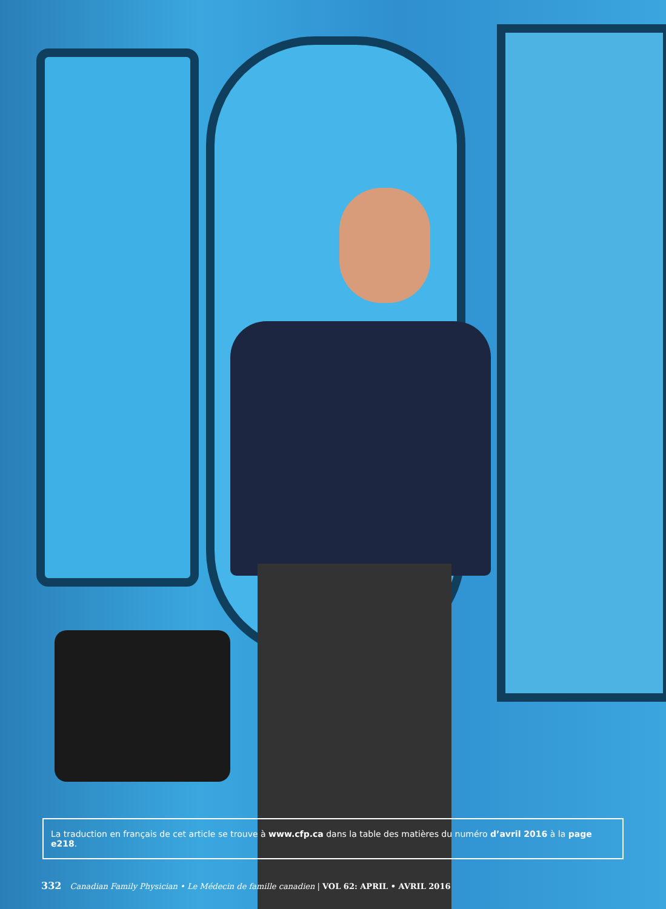La traduction en français de cet article se trouve à www.cfp.ca dans la table des matières du numéro d’avril 2016 à la page e218.
332 Canadian Family Physician • Le Médecin de famille canadien | VOL 62: APRIL • AVRIL 2016